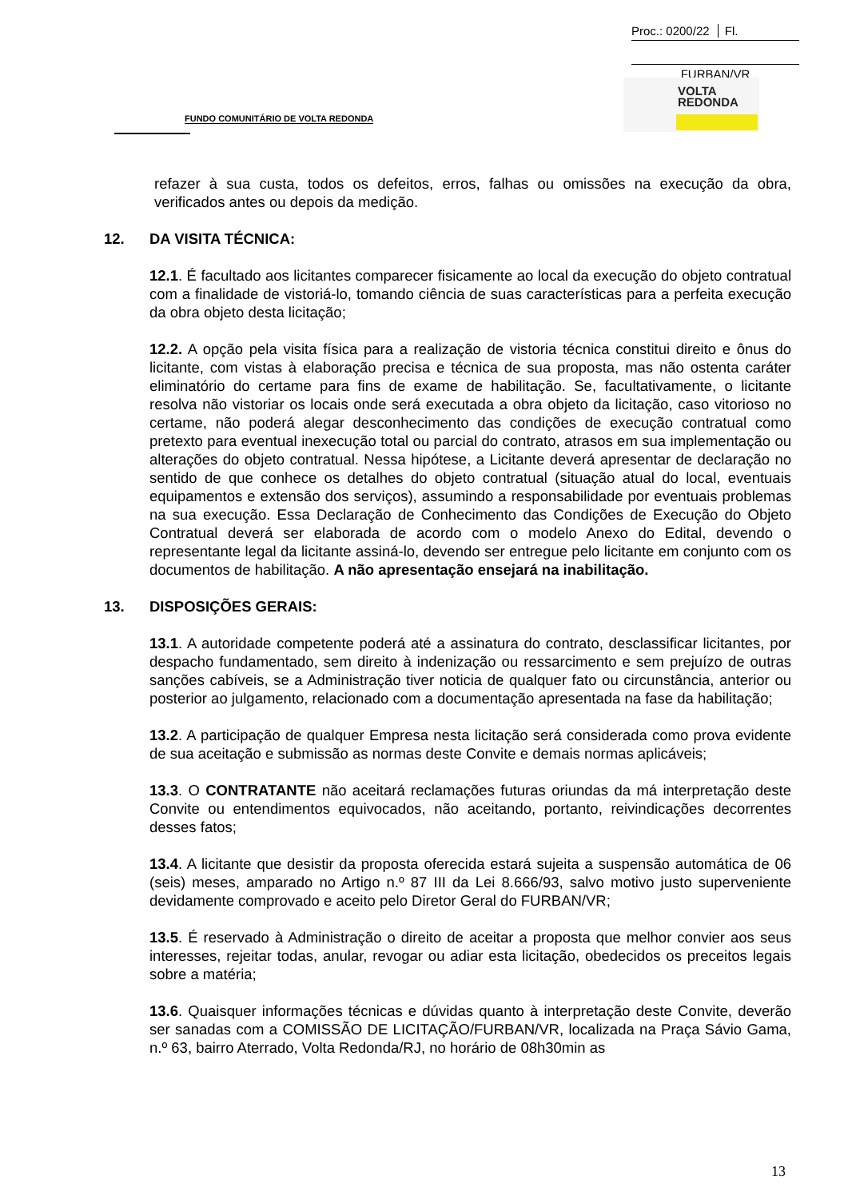Proc.: 0200/22 Fl.
FURBAN/VR
VOLTA
REDONDA
FUNDO COMUNITÁRIO DE VOLTA REDONDA
refazer à sua custa, todos os defeitos, erros, falhas ou omissões na execução da obra, verificados antes ou depois da medição.
12. DA VISITA TÉCNICA:
12.1. É facultado aos licitantes comparecer fisicamente ao local da execução do objeto contratual com a finalidade de vistoriá-lo, tomando ciência de suas características para a perfeita execução da obra objeto desta licitação;
12.2. A opção pela visita física para a realização de vistoria técnica constitui direito e ônus do licitante, com vistas à elaboração precisa e técnica de sua proposta, mas não ostenta caráter eliminatório do certame para fins de exame de habilitação. Se, facultativamente, o licitante resolva não vistoriar os locais onde será executada a obra objeto da licitação, caso vitorioso no certame, não poderá alegar desconhecimento das condições de execução contratual como pretexto para eventual inexecução total ou parcial do contrato, atrasos em sua implementação ou alterações do objeto contratual. Nessa hipótese, a Licitante deverá apresentar de declaração no sentido de que conhece os detalhes do objeto contratual (situação atual do local, eventuais equipamentos e extensão dos serviços), assumindo a responsabilidade por eventuais problemas na sua execução. Essa Declaração de Conhecimento das Condições de Execução do Objeto Contratual deverá ser elaborada de acordo com o modelo Anexo do Edital, devendo o representante legal da licitante assiná-lo, devendo ser entregue pelo licitante em conjunto com os documentos de habilitação. A não apresentação ensejará na inabilitação.
13. DISPOSIÇÕES GERAIS:
13.1. A autoridade competente poderá até a assinatura do contrato, desclassificar licitantes, por despacho fundamentado, sem direito à indenização ou ressarcimento e sem prejuízo de outras sanções cabíveis, se a Administração tiver noticia de qualquer fato ou circunstância, anterior ou posterior ao julgamento, relacionado com a documentação apresentada na fase da habilitação;
13.2. A participação de qualquer Empresa nesta licitação será considerada como prova evidente de sua aceitação e submissão as normas deste Convite e demais normas aplicáveis;
13.3. O CONTRATANTE não aceitará reclamações futuras oriundas da má interpretação deste Convite ou entendimentos equivocados, não aceitando, portanto, reivindicações decorrentes desses fatos;
13.4. A licitante que desistir da proposta oferecida estará sujeita a suspensão automática de 06 (seis) meses, amparado no Artigo n.º 87 III da Lei 8.666/93, salvo motivo justo superveniente devidamente comprovado e aceito pelo Diretor Geral do FURBAN/VR;
13.5. É reservado à Administração o direito de aceitar a proposta que melhor convier aos seus interesses, rejeitar todas, anular, revogar ou adiar esta licitação, obedecidos os preceitos legais sobre a matéria;
13.6. Quaisquer informações técnicas e dúvidas quanto à interpretação deste Convite, deverão ser sanadas com a COMISSÃO DE LICITAÇÃO/FURBAN/VR, localizada na Praça Sávio Gama, n.º 63, bairro Aterrado, Volta Redonda/RJ, no horário de 08h30min as
13